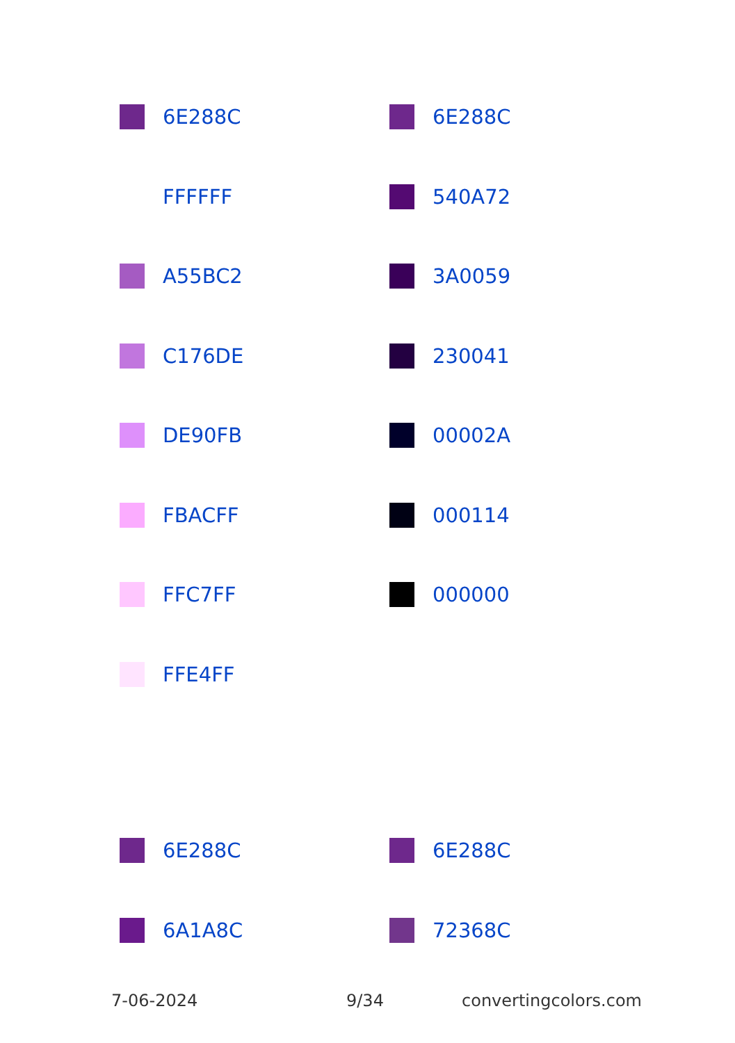6E288C 6E288C
FFFFFF 540A72
A55BC2 3A0059
C176DE 230041
DE90FB 00002A
FBACFF 000114
FFC7FF 000000
FFE4FF
6E288C 6E288C
6A1A8C 72368C
7-06-2024 9/34 convertingcolors.com